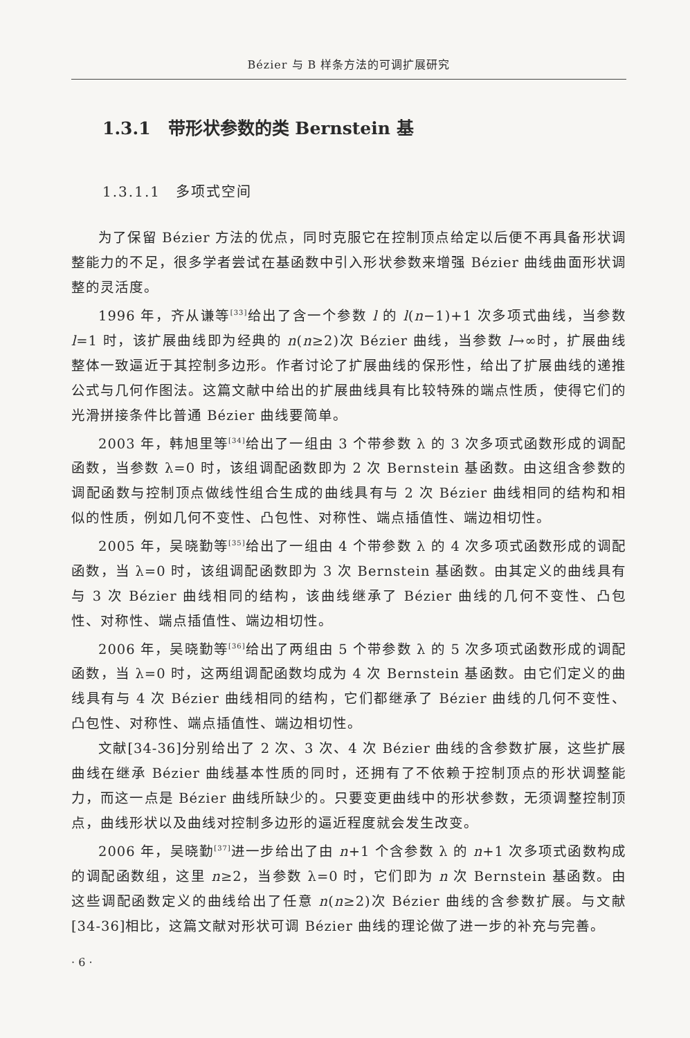Bézier 与 B 样条方法的可调扩展研究
1.3.1　带形状参数的类 Bernstein 基
1.3.1.1　多项式空间
为了保留 Bézier 方法的优点，同时克服它在控制顶点给定以后便不再具备形状调整能力的不足，很多学者尝试在基函数中引入形状参数来增强 Bézier 曲线曲面形状调整的灵活度。
1996 年，齐从谦等<sup>[33]</sup>给出了含一个参数 l 的 l(n−1)+1 次多项式曲线，当参数 l=1 时，该扩展曲线即为经典的 n(n≥2)次 Bézier 曲线，当参数 l→∞时，扩展曲线整体一致逼近于其控制多边形。作者讨论了扩展曲线的保形性，给出了扩展曲线的递推公式与几何作图法。这篇文献中给出的扩展曲线具有比较特殊的端点性质，使得它们的光滑拼接条件比普通 Bézier 曲线要简单。
2003 年，韩旭里等<sup>[34]</sup>给出了一组由 3 个带参数 λ 的 3 次多项式函数形成的调配函数，当参数 λ=0 时，该组调配函数即为 2 次 Bernstein 基函数。由这组含参数的调配函数与控制顶点做线性组合生成的曲线具有与 2 次 Bézier 曲线相同的结构和相似的性质，例如几何不变性、凸包性、对称性、端点插值性、端边相切性。
2005 年，吴晓勤等<sup>[35]</sup>给出了一组由 4 个带参数 λ 的 4 次多项式函数形成的调配函数，当 λ=0 时，该组调配函数即为 3 次 Bernstein 基函数。由其定义的曲线具有与 3 次 Bézier 曲线相同的结构，该曲线继承了 Bézier 曲线的几何不变性、凸包性、对称性、端点插值性、端边相切性。
2006 年，吴晓勤等<sup>[36]</sup>给出了两组由 5 个带参数 λ 的 5 次多项式函数形成的调配函数，当 λ=0 时，这两组调配函数均成为 4 次 Bernstein 基函数。由它们定义的曲线具有与 4 次 Bézier 曲线相同的结构，它们都继承了 Bézier 曲线的几何不变性、凸包性、对称性、端点插值性、端边相切性。
文献[34-36]分别给出了 2 次、3 次、4 次 Bézier 曲线的含参数扩展，这些扩展曲线在继承 Bézier 曲线基本性质的同时，还拥有了不依赖于控制顶点的形状调整能力，而这一点是 Bézier 曲线所缺少的。只要变更曲线中的形状参数，无须调整控制顶点，曲线形状以及曲线对控制多边形的逼近程度就会发生改变。
2006 年，吴晓勤<sup>[37]</sup>进一步给出了由 n+1 个含参数 λ 的 n+1 次多项式函数构成的调配函数组，这里 n≥2，当参数 λ=0 时，它们即为 n 次 Bernstein 基函数。由这些调配函数定义的曲线给出了任意 n(n≥2)次 Bézier 曲线的含参数扩展。与文献[34-36]相比，这篇文献对形状可调 Bézier 曲线的理论做了进一步的补充与完善。
· 6 ·